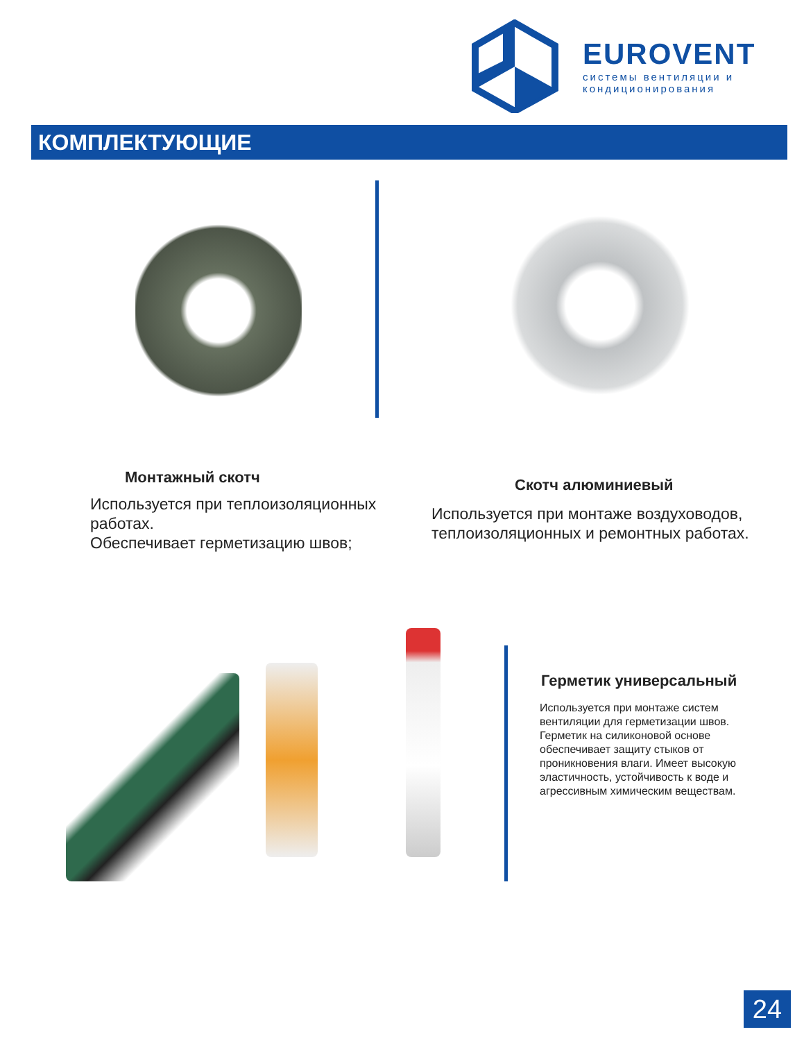EUROVENT
системы вентиляции и
кондиционирования
КОМПЛЕКТУЮЩИЕ
Монтажный скотч
Используется при теплоизоляционных
работах.
Обеспечивает герметизацию швов;
Скотч алюминиевый
Используется при монтаже воздуховодов,
теплоизоляционных и ремонтных работах.
Герметик универсальный
Используется при монтаже систем
вентиляции для герметизации швов.
Герметик на силиконовой основе
обеспечивает защиту стыков от
проникновения влаги. Имеет высокую
эластичность, устойчивость к воде и
агрессивным химическим веществам.
24